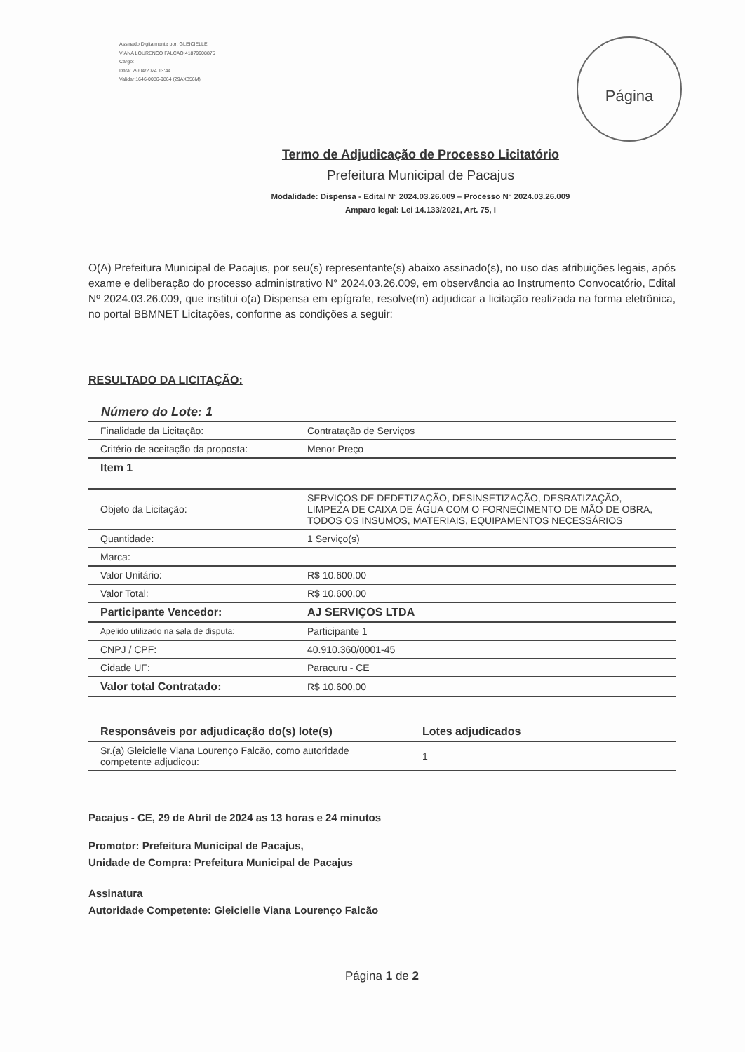Assinado Digitalmente por: GLEICIELLE
VIANA LOURENCO FALCAO:41879908875
Cargo:
Data: 29/04/2024 13:44
Validar 1646-0086-9864 (29AX356M)
Página
Termo de Adjudicação de Processo Licitatório
Prefeitura Municipal de Pacajus
Modalidade: Dispensa - Edital N° 2024.03.26.009 – Processo N° 2024.03.26.009
Amparo legal: Lei 14.133/2021, Art. 75, I
O(A) Prefeitura Municipal de Pacajus, por seu(s) representante(s) abaixo assinado(s), no uso das atribuições legais, após exame e deliberação do processo administrativo N° 2024.03.26.009, em observância ao Instrumento Convocatório, Edital Nº 2024.03.26.009, que institui o(a) Dispensa em epígrafe, resolve(m) adjudicar a licitação realizada na forma eletrônica, no portal BBMNET Licitações, conforme as condições a seguir:
RESULTADO DA LICITAÇÃO:
Número do Lote: 1
| Finalidade da Licitação: | Contratação de Serviços |
| Critério de aceitação da proposta: | Menor Preço |
| Item 1 | |
| Objeto da Licitação: | SERVIÇOS DE DEDETIZAÇÃO, DESINSETIZAÇÃO, DESRATIZAÇÃO, LIMPEZA DE CAIXA DE ÁGUA COM O FORNECIMENTO DE MÃO DE OBRA, TODOS OS INSUMOS, MATERIAIS, EQUIPAMENTOS NECESSÁRIOS |
| Quantidade: | 1 Serviço(s) |
| Marca: | |
| Valor Unitário: | R$ 10.600,00 |
| Valor Total: | R$ 10.600,00 |
| Participante Vencedor: | AJ SERVIÇOS LTDA |
| Apelido utilizado na sala de disputa: | Participante 1 |
| CNPJ / CPF: | 40.910.360/0001-45 |
| Cidade UF: | Paracuru - CE |
| Valor total Contratado: | R$ 10.600,00 |
| Responsáveis por adjudicação do(s) lote(s) | Lotes adjudicados |
| --- | --- |
| Sr.(a) Gleicielle Viana Lourenço Falcão, como autoridade competente adjudicou: | 1 |
Pacajus - CE, 29 de Abril de 2024 as 13 horas e 24 minutos
Promotor: Prefeitura Municipal de Pacajus,
Unidade de Compra: Prefeitura Municipal de Pacajus
Assinatura ____________________________________________________________
Autoridade Competente: Gleicielle Viana Lourenço Falcão
Página 1 de 2